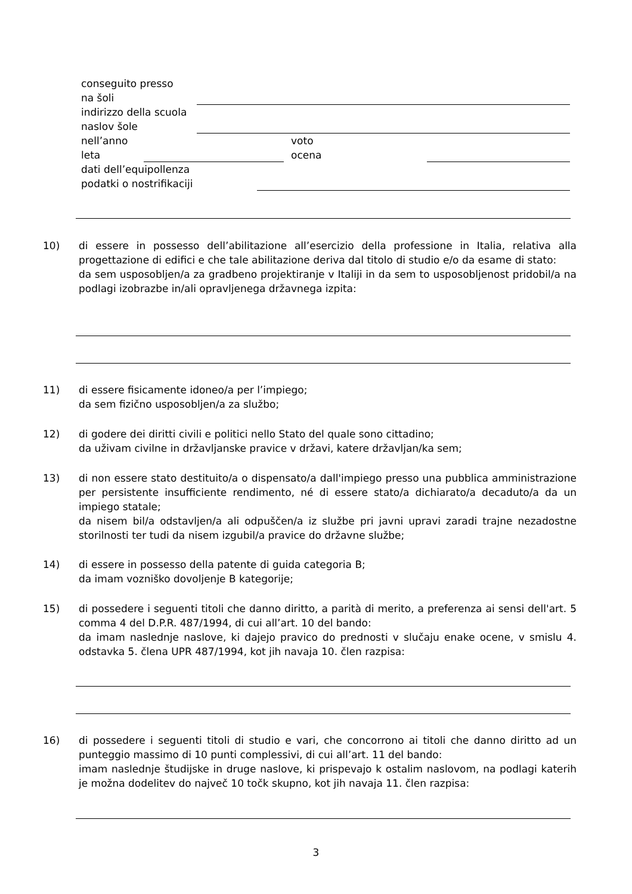conseguito presso
na šoli
indirizzo della scuola
naslov šole
nell’anno voto
leta ocena
dati dell’equipollenza
podatki o nostrifikaciji
10) di essere in possesso dell’abilitazione all’esercizio della professione in Italia, relativa alla progettazione di edifici e che tale abilitazione deriva dal titolo di studio e/o da esame di stato:
da sem usposobljen/a za gradbeno projektiranje v Italiji in da sem to usposobljenost pridobil/a na podlagi izobrazbe in/ali opravljenega državnega izpita:
11) di essere fisicamente idoneo/a per l’impiego;
da sem fizično usposobljen/a za službo;
12) di godere dei diritti civili e politici nello Stato del quale sono cittadino;
da uživam civilne in državljanske pravice v državi, katere državljan/ka sem;
13) di non essere stato destituito/a o dispensato/a dall'impiego presso una pubblica amministrazione per persistente insufficiente rendimento, né di essere stato/a dichiarato/a decaduto/a da un impiego statale;
da nisem bil/a odstavljen/a ali odpuščen/a iz službe pri javni upravi zaradi trajne nezadostne storilnosti ter tudi da nisem izgubil/a pravice do državne službe;
14) di essere in possesso della patente di guida categoria B;
da imam vozniško dovoljenje B kategorije;
15) di possedere i seguenti titoli che danno diritto, a parità di merito, a preferenza ai sensi dell'art. 5 comma 4 del D.P.R. 487/1994, di cui all’art. 10 del bando:
da imam naslednje naslove, ki dajejo pravico do prednosti v slučaju enake ocene, v smislu 4. odstavka 5. člena UPR 487/1994, kot jih navaja 10. člen razpisa:
16) di possedere i seguenti titoli di studio e vari, che concorrono ai titoli che danno diritto ad un punteggio massimo di 10 punti complessivi, di cui all’art. 11 del bando:
imam naslednje študijske in druge naslove, ki prispevajo k ostalim naslovom, na podlagi katerih je možna dodelitev do največ 10 točk skupno, kot jih navaja 11. člen razpisa:
3